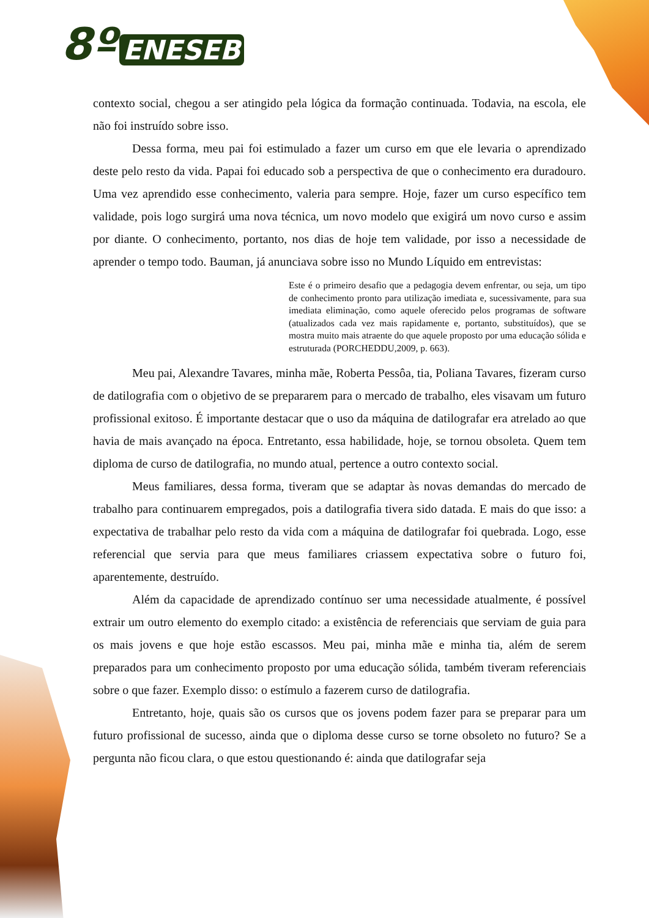8º ENESEB
contexto social, chegou a ser atingido pela lógica da formação continuada. Todavia, na escola, ele não foi instruído sobre isso.
Dessa forma, meu pai foi estimulado a fazer um curso em que ele levaria o aprendizado deste pelo resto da vida. Papai foi educado sob a perspectiva de que o conhecimento era duradouro. Uma vez aprendido esse conhecimento, valeria para sempre. Hoje, fazer um curso específico tem validade, pois logo surgirá uma nova técnica, um novo modelo que exigirá um novo curso e assim por diante. O conhecimento, portanto, nos dias de hoje tem validade, por isso a necessidade de aprender o tempo todo. Bauman, já anunciava sobre isso no Mundo Líquido em entrevistas:
Este é o primeiro desafio que a pedagogia devem enfrentar, ou seja, um tipo de conhecimento pronto para utilização imediata e, sucessivamente, para sua imediata eliminação, como aquele oferecido pelos programas de software (atualizados cada vez mais rapidamente e, portanto, substituídos), que se mostra muito mais atraente do que aquele proposto por uma educação sólida e estruturada (PORCHEDDU,2009, p. 663).
Meu pai, Alexandre Tavares, minha mãe, Roberta Pessôa, tia, Poliana Tavares, fizeram curso de datilografia com o objetivo de se prepararem para o mercado de trabalho, eles visavam um futuro profissional exitoso. É importante destacar que o uso da máquina de datilografar era atrelado ao que havia de mais avançado na época. Entretanto, essa habilidade, hoje, se tornou obsoleta. Quem tem diploma de curso de datilografia, no mundo atual, pertence a outro contexto social.
Meus familiares, dessa forma, tiveram que se adaptar às novas demandas do mercado de trabalho para continuarem empregados, pois a datilografia tivera sido datada. E mais do que isso: a expectativa de trabalhar pelo resto da vida com a máquina de datilografar foi quebrada. Logo, esse referencial que servia para que meus familiares criassem expectativa sobre o futuro foi, aparentemente, destruído.
Além da capacidade de aprendizado contínuo ser uma necessidade atualmente, é possível extrair um outro elemento do exemplo citado: a existência de referenciais que serviam de guia para os mais jovens e que hoje estão escassos. Meu pai, minha mãe e minha tia, além de serem preparados para um conhecimento proposto por uma educação sólida, também tiveram referenciais sobre o que fazer. Exemplo disso: o estímulo a fazerem curso de datilografia.
Entretanto, hoje, quais são os cursos que os jovens podem fazer para se preparar para um futuro profissional de sucesso, ainda que o diploma desse curso se torne obsoleto no futuro? Se a pergunta não ficou clara, o que estou questionando é: ainda que datilografar seja